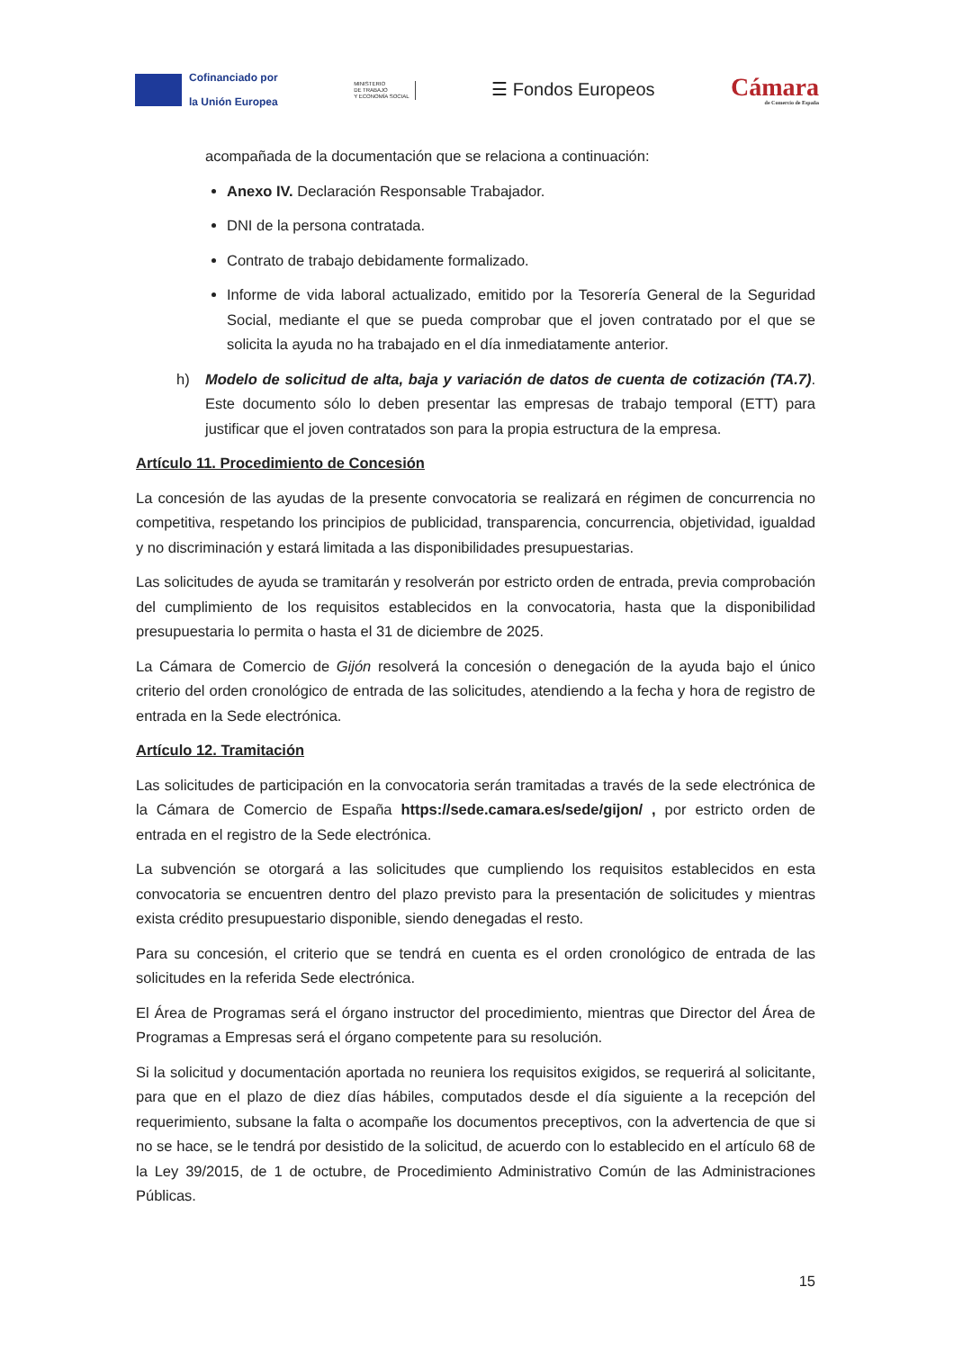Cofinanciado por
la Unión Europea
MINISTERIO
DE TRABAJO
Y ECONOMÍA SOCIAL
☰ Fondos Europeos
Cámara
de Comercio de España
acompañada de la documentación que se relaciona a continuación:
Anexo IV. Declaración Responsable Trabajador.
DNI de la persona contratada.
Contrato de trabajo debidamente formalizado.
Informe de vida laboral actualizado, emitido por la Tesorería General de la Seguridad Social, mediante el que se pueda comprobar que el joven contratado por el que se solicita la ayuda no ha trabajado en el día inmediatamente anterior.
h) Modelo de solicitud de alta, baja y variación de datos de cuenta de cotización (TA.7). Este documento sólo lo deben presentar las empresas de trabajo temporal (ETT) para justificar que el joven contratados son para la propia estructura de la empresa.
Artículo 11. Procedimiento de Concesión
La concesión de las ayudas de la presente convocatoria se realizará en régimen de concurrencia no competitiva, respetando los principios de publicidad, transparencia, concurrencia, objetividad, igualdad y no discriminación y estará limitada a las disponibilidades presupuestarias.
Las solicitudes de ayuda se tramitarán y resolverán por estricto orden de entrada, previa comprobación del cumplimiento de los requisitos establecidos en la convocatoria, hasta que la disponibilidad presupuestaria lo permita o hasta el 31 de diciembre de 2025.
La Cámara de Comercio de Gijón resolverá la concesión o denegación de la ayuda bajo el único criterio del orden cronológico de entrada de las solicitudes, atendiendo a la fecha y hora de registro de entrada en la Sede electrónica.
Artículo 12. Tramitación
Las solicitudes de participación en la convocatoria serán tramitadas a través de la sede electrónica de la Cámara de Comercio de España https://sede.camara.es/sede/gijon/ , por estricto orden de entrada en el registro de la Sede electrónica.
La subvención se otorgará a las solicitudes que cumpliendo los requisitos establecidos en esta convocatoria se encuentren dentro del plazo previsto para la presentación de solicitudes y mientras exista crédito presupuestario disponible, siendo denegadas el resto.
Para su concesión, el criterio que se tendrá en cuenta es el orden cronológico de entrada de las solicitudes en la referida Sede electrónica.
El Área de Programas será el órgano instructor del procedimiento, mientras que Director del Área de Programas a Empresas será el órgano competente para su resolución.
Si la solicitud y documentación aportada no reuniera los requisitos exigidos, se requerirá al solicitante, para que en el plazo de diez días hábiles, computados desde el día siguiente a la recepción del requerimiento, subsane la falta o acompañe los documentos preceptivos, con la advertencia de que si no se hace, se le tendrá por desistido de la solicitud, de acuerdo con lo establecido en el artículo 68 de la Ley 39/2015, de 1 de octubre, de Procedimiento Administrativo Común de las Administraciones Públicas.
15